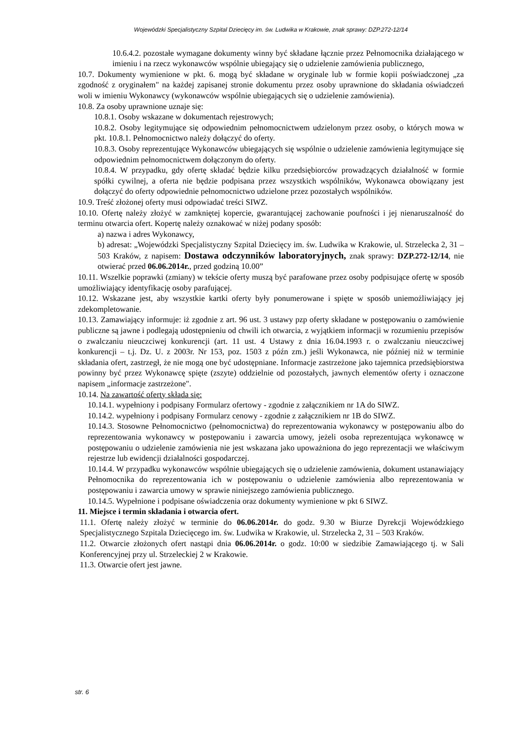Wojewódzki Specjalistyczny Szpital Dziecięcy im. św. Ludwika w Krakowie, znak sprawy: DZP.272-12/14
10.6.4.2. pozostałe wymagane dokumenty winny być składane łącznie przez Pełnomocnika działającego w imieniu i na rzecz wykonawców wspólnie ubiegający się o udzielenie zamówienia publicznego,
10.7. Dokumenty wymienione w pkt. 6. mogą być składane w oryginale lub w formie kopii poświadczonej „za zgodność z oryginałem" na każdej zapisanej stronie dokumentu przez osoby uprawnione do składania oświadczeń woli w imieniu Wykonawcy (wykonawców wspólnie ubiegających się o udzielenie zamówienia).
10.8. Za osoby uprawnione uznaje się:
10.8.1. Osoby wskazane w dokumentach rejestrowych;
10.8.2. Osoby legitymujące się odpowiednim pełnomocnictwem udzielonym przez osoby, o których mowa w pkt. 10.8.1. Pełnomocnictwo należy dołączyć do oferty.
10.8.3. Osoby reprezentujące Wykonawców ubiegających się wspólnie o udzielenie zamówienia legitymujące się odpowiednim pełnomocnictwem dołączonym do oferty.
10.8.4. W przypadku, gdy ofertę składać będzie kilku przedsiębiorców prowadzących działalność w formie spółki cywilnej, a oferta nie będzie podpisana przez wszystkich wspólników, Wykonawca obowiązany jest dołączyć do oferty odpowiednie pełnomocnictwo udzielone przez pozostałych wspólników.
10.9. Treść złożonej oferty musi odpowiadać treści SIWZ.
10.10. Ofertę należy złożyć w zamkniętej kopercie, gwarantującej zachowanie poufności i jej nienaruszalność do terminu otwarcia ofert. Kopertę należy oznakować w niżej podany sposób:
a) nazwa i adres Wykonawcy,
b) adresat: „Wojewódzki Specjalistyczny Szpital Dziecięcy im. św. Ludwika w Krakowie, ul. Strzelecka 2, 31 – 503 Kraków, z napisem: Dostawa odczynników laboratoryjnych, znak sprawy: DZP.272-12/14, nie otwierać przed 06.06.2014r., przed godziną 10.00”
10.11. Wszelkie poprawki (zmiany) w tekście oferty muszą być parafowane przez osoby podpisujące ofertę w sposób umożliwiający identyfikację osoby parafującej.
10.12. Wskazane jest, aby wszystkie kartki oferty były ponumerowane i spięte w sposób uniemożliwiający jej zdekompletowanie.
10.13. Zamawiający informuje: iż zgodnie z art. 96 ust. 3 ustawy pzp oferty składane w postępowaniu o zamówienie publiczne są jawne i podlegają udostępnieniu od chwili ich otwarcia, z wyjątkiem informacji w rozumieniu przepisów o zwalczaniu nieuczciwej konkurencji (art. 11 ust. 4 Ustawy z dnia 16.04.1993 r. o zwalczaniu nieuczciwej konkurencji – t.j. Dz. U. z 2003r. Nr 153, poz. 1503 z późn zm.) jeśli Wykonawca, nie później niż w terminie składania ofert, zastrzegł, że nie mogą one być udostępniane. Informacje zastrzeżone jako tajemnica przedsiębiorstwa powinny być przez Wykonawcę spięte (zszyte) oddzielnie od pozostałych, jawnych elementów oferty i oznaczone napisem „informacje zastrzeżone".
10.14. Na zawartość oferty składa się:
10.14.1. wypełniony i podpisany Formularz ofertowy - zgodnie z załącznikiem nr 1A do SIWZ.
10.14.2. wypełniony i podpisany Formularz cenowy - zgodnie z załącznikiem nr 1B do SIWZ.
10.14.3. Stosowne Pełnomocnictwo (pełnomocnictwa) do reprezentowania wykonawcy w postępowaniu albo do reprezentowania wykonawcy w postępowaniu i zawarcia umowy, jeżeli osoba reprezentująca wykonawcę w postępowaniu o udzielenie zamówienia nie jest wskazana jako upoważniona do jego reprezentacji we właściwym rejestrze lub ewidencji działalności gospodarczej.
10.14.4. W przypadku wykonawców wspólnie ubiegających się o udzielenie zamówienia, dokument ustanawiający Pełnomocnika do reprezentowania ich w postępowaniu o udzielenie zamówienia albo reprezentowania w postępowaniu i zawarcia umowy w sprawie niniejszego zamówienia publicznego.
10.14.5. Wypełnione i podpisane oświadczenia oraz dokumenty wymienione w pkt 6 SIWZ.
11. Miejsce i termin składania i otwarcia ofert.
11.1. Ofertę należy złożyć w terminie do 06.06.2014r. do godz. 9.30 w Biurze Dyrekcji Wojewódzkiego Specjalistycznego Szpitala Dziecięcego im. św. Ludwika w Krakowie, ul. Strzelecka 2, 31 – 503 Kraków.
11.2. Otwarcie złożonych ofert nastąpi dnia 06.06.2014r. o godz. 10:00 w siedzibie Zamawiającego tj. w Sali Konferencyjnej przy ul. Strzeleckiej 2 w Krakowie.
11.3. Otwarcie ofert jest jawne.
str. 6